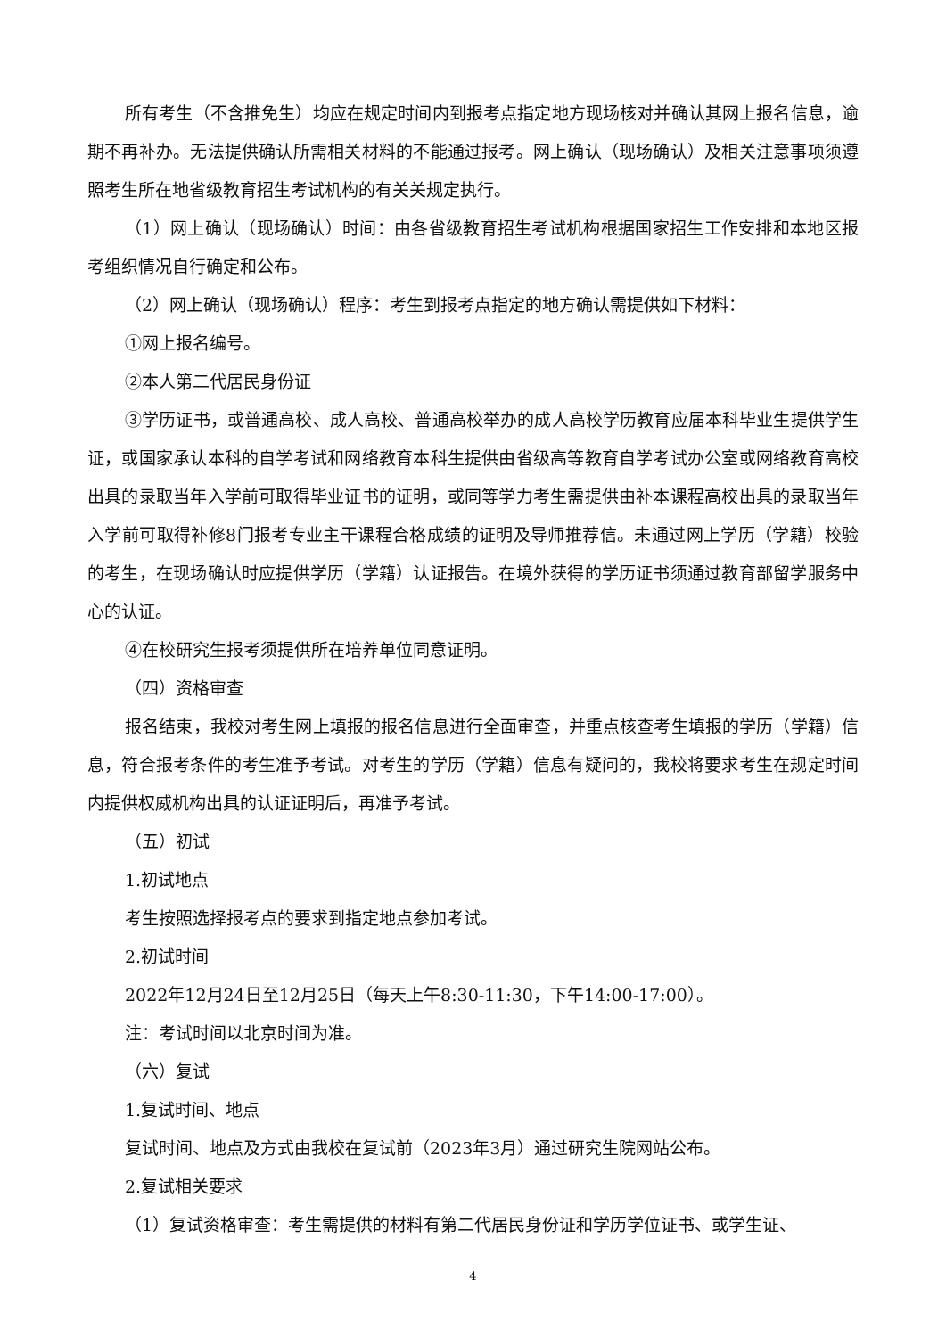所有考生（不含推免生）均应在规定时间内到报考点指定地方现场核对并确认其网上报名信息，逾期不再补办。无法提供确认所需相关材料的不能通过报考。网上确认（现场确认）及相关注意事项须遵照考生所在地省级教育招生考试机构的有关关规定执行。
（1）网上确认（现场确认）时间：由各省级教育招生考试机构根据国家招生工作安排和本地区报考组织情况自行确定和公布。
（2）网上确认（现场确认）程序：考生到报考点指定的地方确认需提供如下材料：
①网上报名编号。
②本人第二代居民身份证
③学历证书，或普通高校、成人高校、普通高校举办的成人高校学历教育应届本科毕业生提供学生证，或国家承认本科的自学考试和网络教育本科生提供由省级高等教育自学考试办公室或网络教育高校出具的录取当年入学前可取得毕业证书的证明，或同等学力考生需提供由补本课程高校出具的录取当年入学前可取得补修8门报考专业主干课程合格成绩的证明及导师推荐信。未通过网上学历（学籍）校验的考生，在现场确认时应提供学历（学籍）认证报告。在境外获得的学历证书须通过教育部留学服务中心的认证。
④在校研究生报考须提供所在培养单位同意证明。
（四）资格审查
报名结束，我校对考生网上填报的报名信息进行全面审查，并重点核查考生填报的学历（学籍）信息，符合报考条件的考生准予考试。对考生的学历（学籍）信息有疑问的，我校将要求考生在规定时间内提供权威机构出具的认证证明后，再准予考试。
（五）初试
1.初试地点
考生按照选择报考点的要求到指定地点参加考试。
2.初试时间
2022年12月24日至12月25日（每天上午8:30-11:30，下午14:00-17:00）。
注：考试时间以北京时间为准。
（六）复试
1.复试时间、地点
复试时间、地点及方式由我校在复试前（2023年3月）通过研究生院网站公布。
2.复试相关要求
（1）复试资格审查：考生需提供的材料有第二代居民身份证和学历学位证书、或学生证、
4